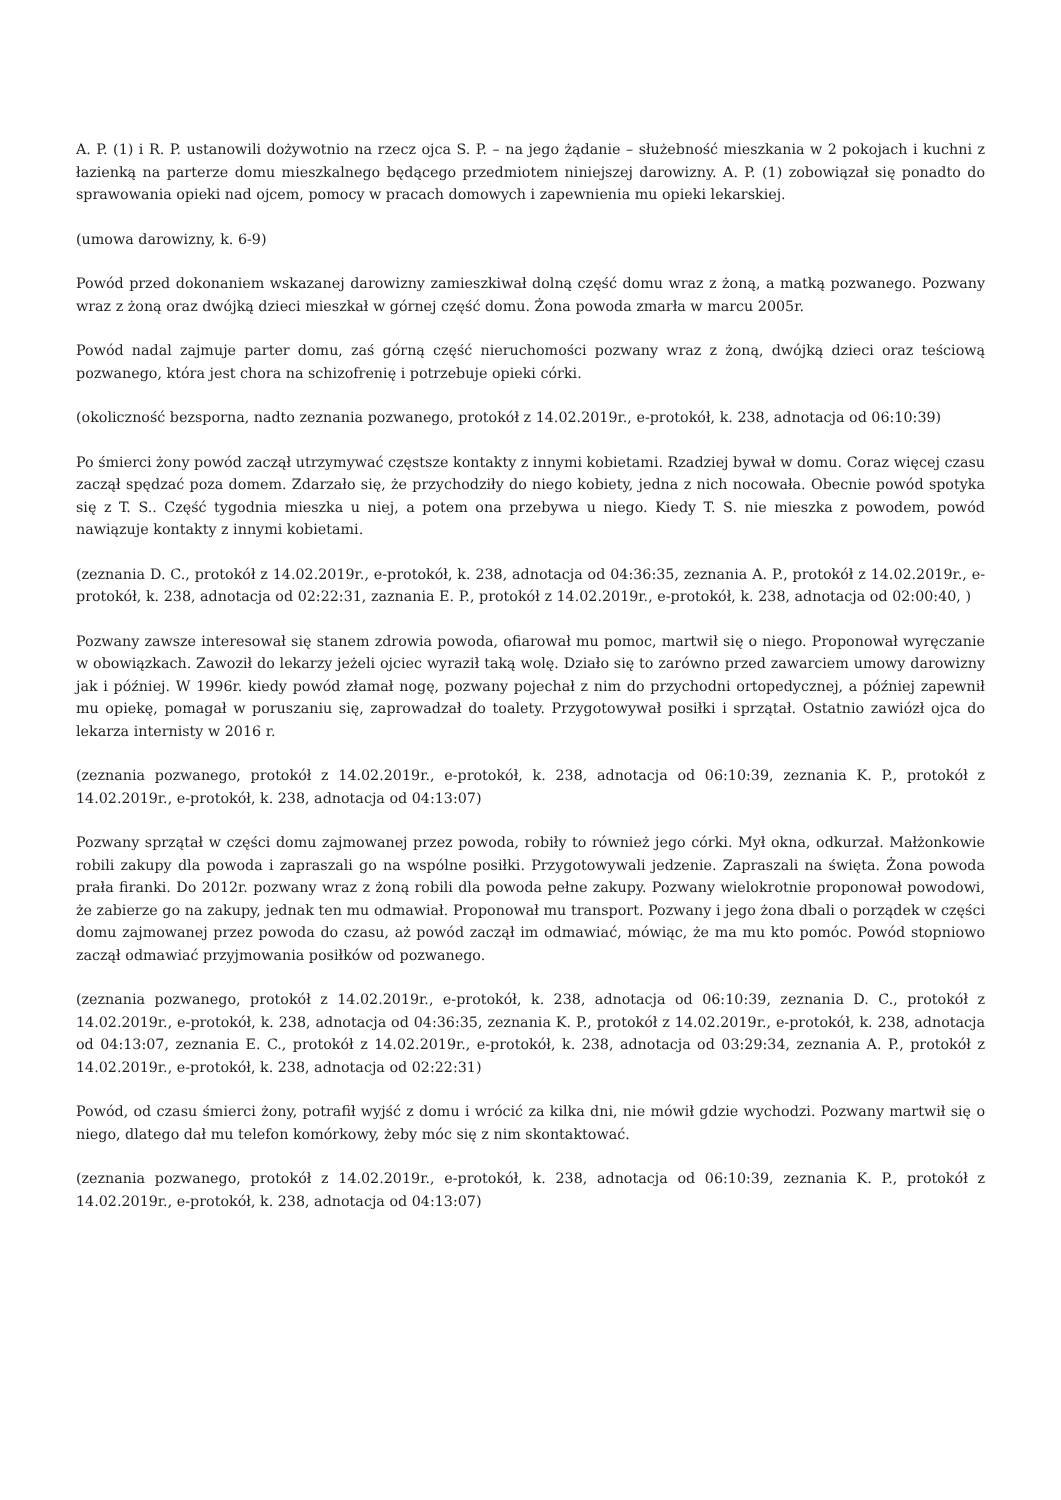A. P. (1) i R. P. ustanowili dożywotnio na rzecz ojca S. P. – na jego żądanie – służebność mieszkania w 2 pokojach i kuchni z łazienką na parterze domu mieszkalnego będącego przedmiotem niniejszej darowizny. A. P. (1) zobowiązał się ponadto do sprawowania opieki nad ojcem, pomocy w pracach domowych i zapewnienia mu opieki lekarskiej.
(umowa darowizny, k. 6-9)
Powód przed dokonaniem wskazanej darowizny zamieszkiwał dolną część domu wraz z żoną, a matką pozwanego. Pozwany wraz z żoną oraz dwójką dzieci mieszkał w górnej część domu. Żona powoda zmarła w marcu 2005r.
Powód nadal zajmuje parter domu, zaś górną część nieruchomości pozwany wraz z żoną, dwójką dzieci oraz teściową pozwanego, która jest chora na schizofrenię i potrzebuje opieki córki.
(okoliczność bezsporna, nadto zeznania pozwanego, protokół z 14.02.2019r., e-protokół, k. 238, adnotacja od 06:10:39)
Po śmierci żony powód zaczął utrzymywać częstsze kontakty z innymi kobietami. Rzadziej bywał w domu. Coraz więcej czasu zaczął spędzać poza domem. Zdarzało się, że przychodziły do niego kobiety, jedna z nich nocowała. Obecnie powód spotyka się z T. S.. Część tygodnia mieszka u niej, a potem ona przebywa u niego. Kiedy T. S. nie mieszka z powodem, powód nawiązuje kontakty z innymi kobietami.
(zeznania D. C., protokół z 14.02.2019r., e-protokół, k. 238, adnotacja od 04:36:35, zeznania A. P., protokół z 14.02.2019r., e-protokół, k. 238, adnotacja od 02:22:31, zaznania E. P., protokół z 14.02.2019r., e-protokół, k. 238, adnotacja od 02:00:40, )
Pozwany zawsze interesował się stanem zdrowia powoda, ofiarował mu pomoc, martwił się o niego. Proponował wyręczanie w obowiązkach. Zawoził do lekarzy jeżeli ojciec wyraził taką wolę. Działo się to zarówno przed zawarciem umowy darowizny jak i później. W 1996r. kiedy powód złamał nogę, pozwany pojechał z nim do przychodni ortopedycznej, a później zapewnił mu opiekę, pomagał w poruszaniu się, zaprowadzał do toalety. Przygotowywał posiłki i sprzątał. Ostatnio zawiózł ojca do lekarza internisty w 2016 r.
(zeznania pozwanego, protokół z 14.02.2019r., e-protokół, k. 238, adnotacja od 06:10:39, zeznania K. P., protokół z 14.02.2019r., e-protokół, k. 238, adnotacja od 04:13:07)
Pozwany sprzątał w części domu zajmowanej przez powoda, robiły to również jego córki. Mył okna, odkurzał. Małżonkowie robili zakupy dla powoda i zapraszali go na wspólne posiłki. Przygotowywali jedzenie. Zapraszali na święta. Żona powoda prała firanki. Do 2012r. pozwany wraz z żoną robili dla powoda pełne zakupy. Pozwany wielokrotnie proponował powodowi, że zabierze go na zakupy, jednak ten mu odmawiał. Proponował mu transport. Pozwany i jego żona dbali o porządek w części domu zajmowanej przez powoda do czasu, aż powód zaczął im odmawiać, mówiąc, że ma mu kto pomóc. Powód stopniowo zaczął odmawiać przyjmowania posiłków od pozwanego.
(zeznania pozwanego, protokół z 14.02.2019r., e-protokół, k. 238, adnotacja od 06:10:39, zeznania D. C., protokół z 14.02.2019r., e-protokół, k. 238, adnotacja od 04:36:35, zeznania K. P., protokół z 14.02.2019r., e-protokół, k. 238, adnotacja od 04:13:07, zeznania E. C., protokół z 14.02.2019r., e-protokół, k. 238, adnotacja od 03:29:34, zeznania A. P., protokół z 14.02.2019r., e-protokół, k. 238, adnotacja od 02:22:31)
Powód, od czasu śmierci żony, potrafił wyjść z domu i wrócić za kilka dni, nie mówił gdzie wychodzi. Pozwany martwił się o niego, dlatego dał mu telefon komórkowy, żeby móc się z nim skontaktować.
(zeznania pozwanego, protokół z 14.02.2019r., e-protokół, k. 238, adnotacja od 06:10:39, zeznania K. P., protokół z 14.02.2019r., e-protokół, k. 238, adnotacja od 04:13:07)